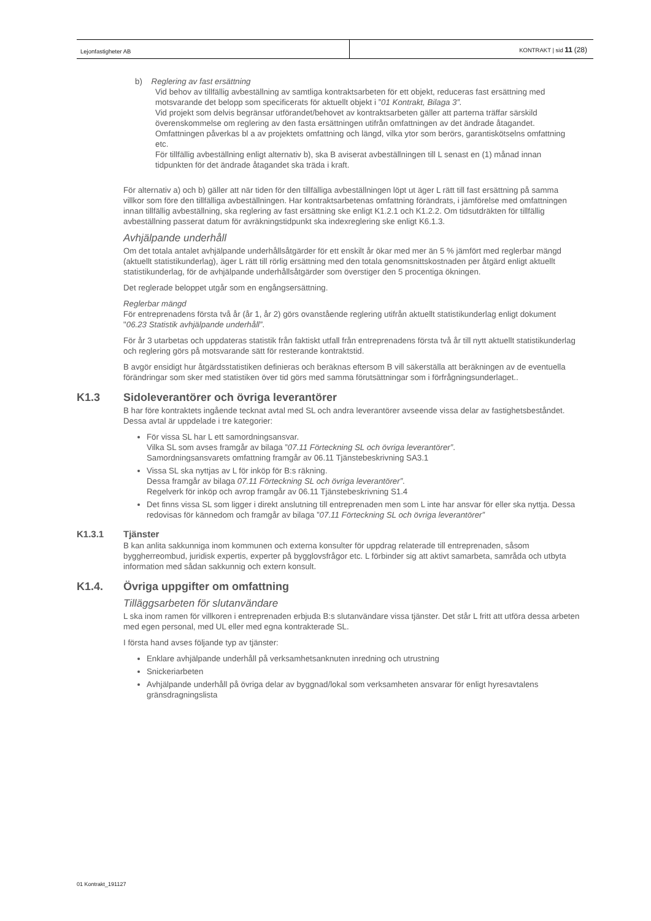Lejonfastigheter AB KONTRAKT | sid 11 (28)
b) Reglering av fast ersättning
Vid behov av tillfällig avbeställning av samtliga kontraktsarbeten för ett objekt, reduceras fast ersättning med motsvarande det belopp som specificerats för aktuellt objekt i ”01 Kontrakt, Bilaga 3”.
Vid projekt som delvis begränsar utförandet/behovet av kontraktsarbeten gäller att parterna träffar särskild överenskommelse om reglering av den fasta ersättningen utifrån omfattningen av det ändrade åtagandet. Omfattningen påverkas bl a av projektets omfattning och längd, vilka ytor som berörs, garantiskötselns omfattning etc.
För tillfällig avbeställning enligt alternativ b), ska B aviserat avbeställningen till L senast en (1) månad innan tidpunkten för det ändrade åtagandet ska träda i kraft.
För alternativ a) och b) gäller att när tiden för den tillfälliga avbeställningen löpt ut äger L rätt till fast ersättning på samma villkor som före den tillfälliga avbeställningen. Har kontraktsarbetenas omfattning förändrats, i jämförelse med omfattningen innan tillfällig avbeställning, ska reglering av fast ersättning ske enligt K1.2.1 och K1.2.2. Om tidsutdräkten för tillfällig avbeställning passerat datum för avräkningstidpunkt ska indexreglering ske enligt K6.1.3.
Avhjälpande underhåll
Om det totala antalet avhjälpande underhållsåtgärder för ett enskilt år ökar med mer än 5 % jämfört med reglerbar mängd (aktuellt statistikunderlag), äger L rätt till rörlig ersättning med den totala genomsnittskostnaden per åtgärd enligt aktuellt statistikunderlag, för de avhjälpande underhållsåtgärder som överstiger den 5 procentiga ökningen.
Det reglerade beloppet utgår som en engångsersättning.
Reglerbar mängd
För entreprenadens första två år (år 1, år 2) görs ovanstående reglering utifrån aktuellt statistikunderlag enligt dokument "06.23 Statistik avhjälpande underhåll”.
För år 3 utarbetas och uppdateras statistik från faktiskt utfall från entreprenadens första två år till nytt aktuellt statistikunderlag och reglering görs på motsvarande sätt för resterande kontraktstid.
B avgör ensidigt hur åtgärdsstatistiken definieras och beräknas eftersom B vill säkerställa att beräkningen av de eventuella förändringar som sker med statistiken över tid görs med samma förutsättningar som i förfrågningsunderlaget..
K1.3 Sidoleverantörer och övriga leverantörer
B har före kontraktets ingående tecknat avtal med SL och andra leverantörer avseende vissa delar av fastighetsbeståndet. Dessa avtal är uppdelade i tre kategorier:
För vissa SL har L ett samordningsansvar.
Vilka SL som avses framgår av bilaga ”07.11 Förteckning SL och övriga leverantörer”.
Samordningsansvarets omfattning framgår av 06.11 Tjänstebeskrivning SA3.1
Vissa SL ska nyttjas av L för inköp för B:s räkning.
Dessa framgår av bilaga 07.11 Förteckning SL och övriga leverantörer”.
Regelverk för inköp och avrop framgår av 06.11 Tjänstebeskrivning S1.4
Det finns vissa SL som ligger i direkt anslutning till entreprenaden men som L inte har ansvar för eller ska nyttja. Dessa redovisas för kännedom och framgår av bilaga ”07.11 Förteckning SL och övriga leverantörer”
K1.3.1 Tjänster
B kan anlita sakkunniga inom kommunen och externa konsulter för uppdrag relaterade till entreprenaden, såsom byggherreombud, juridisk expertis, experter på bygglovsfrågor etc. L förbinder sig att aktivt samarbeta, samråda och utbyta information med sådan sakkunnig och extern konsult.
K1.4. Övriga uppgifter om omfattning
Tilläggsarbeten för slutanvändare
L ska inom ramen för villkoren i entreprenaden erbjuda B:s slutanvändare vissa tjänster. Det står L fritt att utföra dessa arbeten med egen personal, med UL eller med egna kontrakterade SL.
I första hand avses följande typ av tjänster:
Enklare avhjälpande underhåll på verksamhetsanknuten inredning och utrustning
Snickeriarbeten
Avhjälpande underhåll på övriga delar av byggnad/lokal som verksamheten ansvarar för enligt hyresavtalens gränsdragningslista
01 Kontrakt_191127